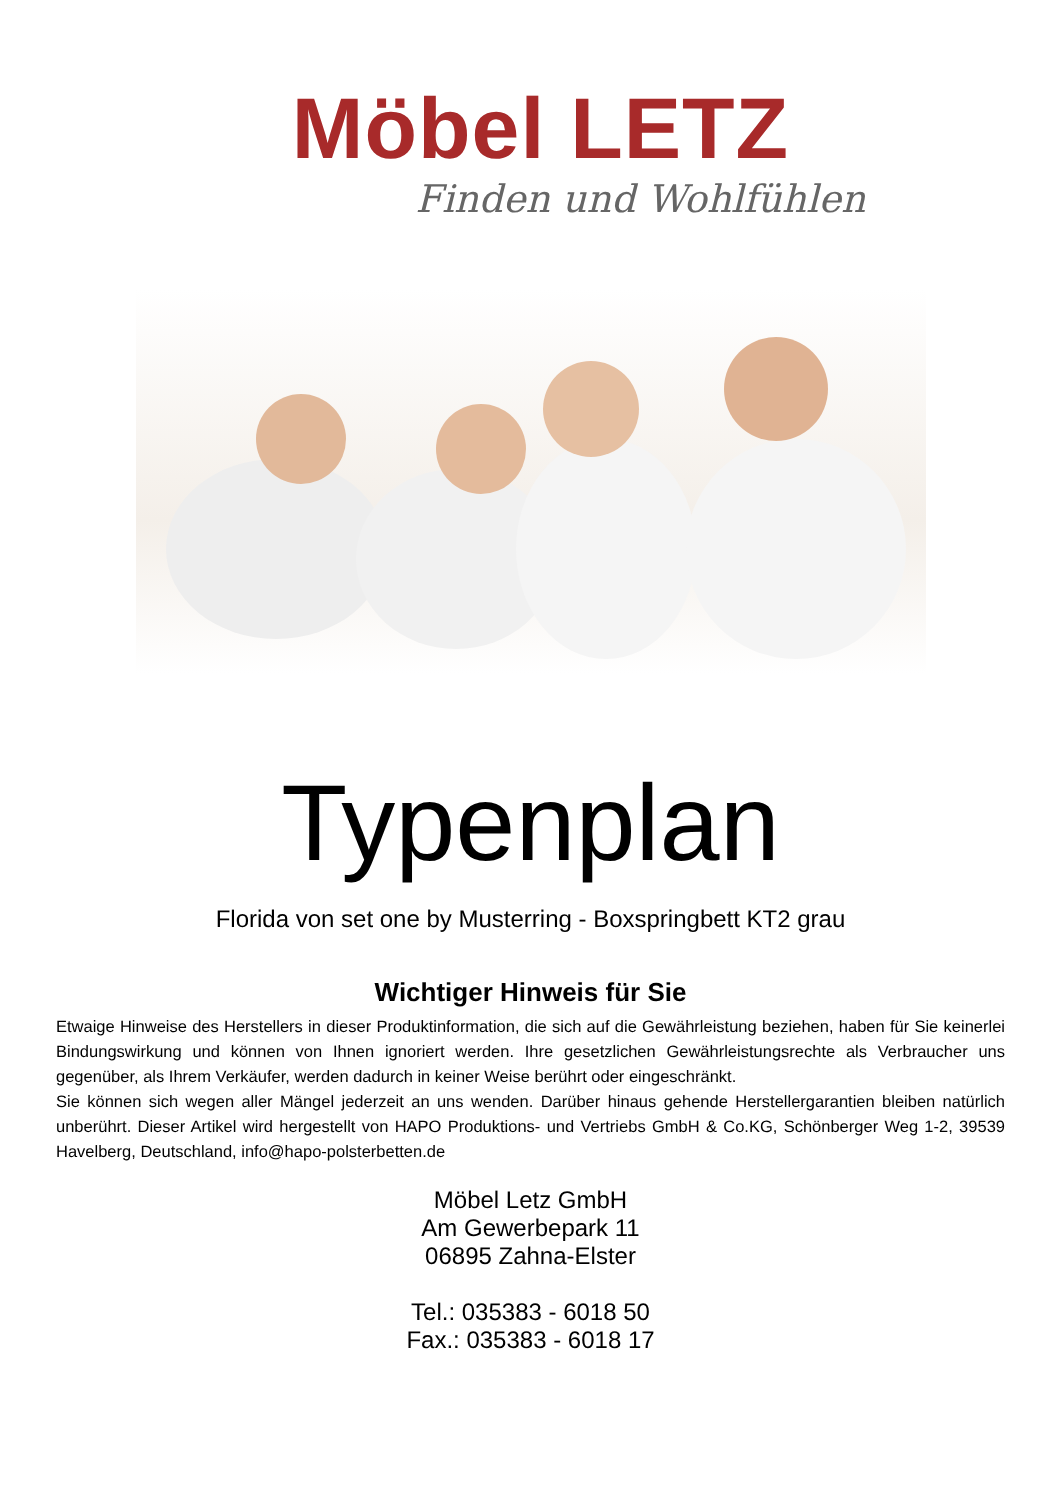Möbel LETZ
Finden und Wohlfühlen
Typenplan
Florida von set one by Musterring - Boxspringbett KT2 grau
Wichtiger Hinweis für Sie
Etwaige Hinweise des Herstellers in dieser Produktinformation, die sich auf die Gewährleistung beziehen, haben für Sie keinerlei Bindungswirkung und können von Ihnen ignoriert werden. Ihre gesetzlichen Gewährleistungsrechte als Verbraucher uns gegenüber, als Ihrem Verkäufer, werden dadurch in keiner Weise berührt oder eingeschränkt.
Sie können sich wegen aller Mängel jederzeit an uns wenden. Darüber hinaus gehende Herstellergarantien bleiben natürlich unberührt. Dieser Artikel wird hergestellt von HAPO Produktions- und Vertriebs GmbH & Co.KG, Schönberger Weg 1-2, 39539 Havelberg, Deutschland, info@hapo-polsterbetten.de
Möbel Letz GmbH
Am Gewerbepark 11
06895 Zahna-Elster
Tel.: 035383 - 6018 50
Fax.: 035383 - 6018 17